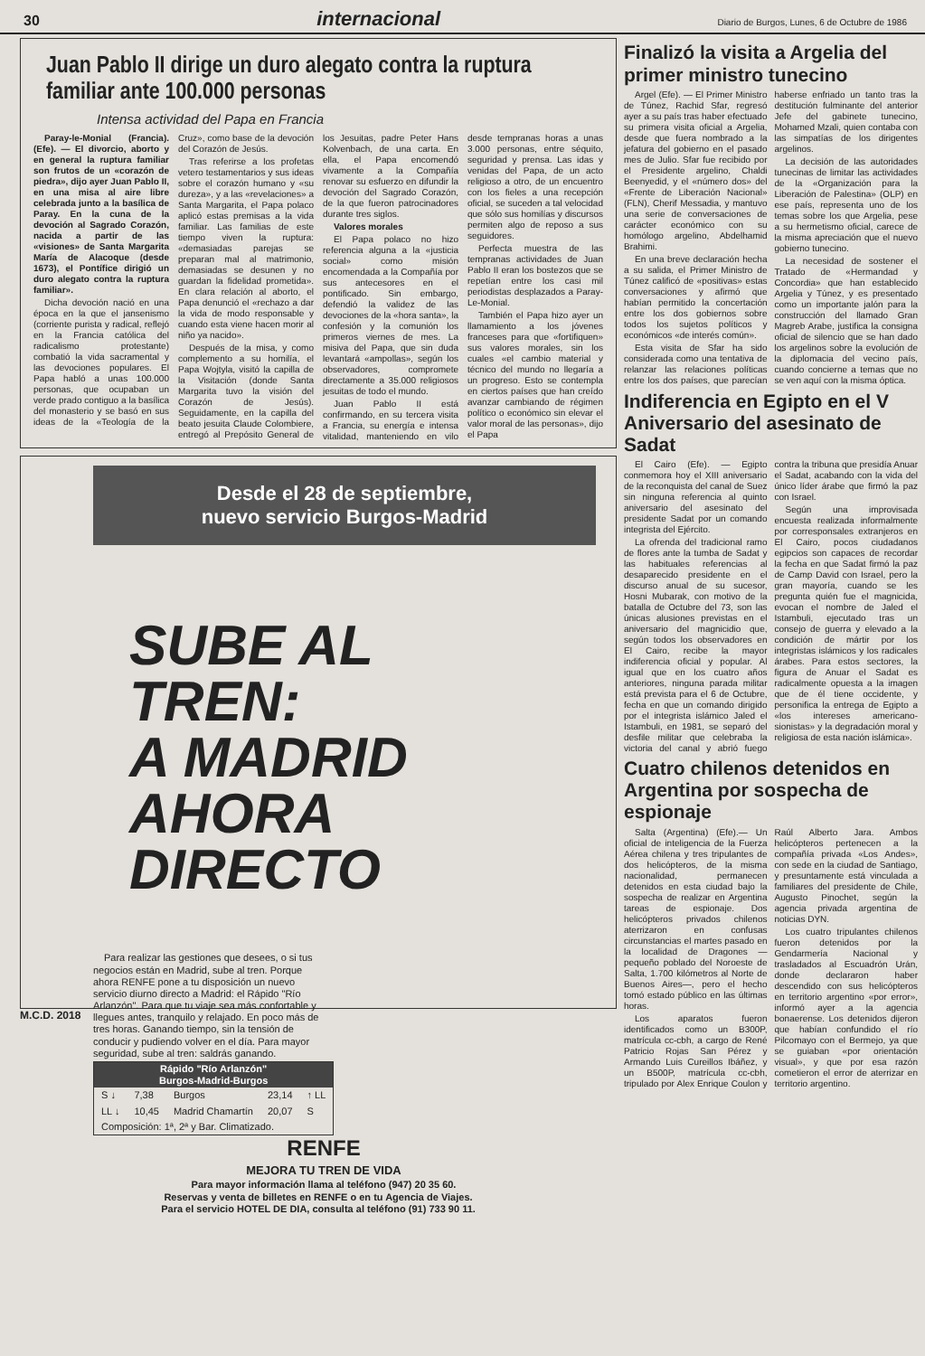30 internacional Diario de Burgos, Lunes, 6 de Octubre de 1986
Juan Pablo II dirige un duro alegato contra la ruptura familiar ante 100.000 personas
Intensa actividad del Papa en Francia
Paray-le-Monial (Francia). (Efe). — El divorcio, aborto y en general la ruptura familiar son frutos de un «corazón de piedra», dijo ayer Juan Pablo II, en una misa al aire libre celebrada junto a la basílica de Paray. En la cuna de la devoción al Sagrado Corazón, nacida a partir de las «visiones» de Santa Margarita María de Alacoque (desde 1673), el Pontífice dirigió un duro alegato contra la ruptura familiar».
Dicha devoción nació en una época en la que el jansenismo (corriente purista y radical, reflejó en la Francia católica del radicalismo protestante) combatió la vida sacramental y las devociones populares. El Papa habló a unas 100.000 personas, que ocupaban un verde prado contiguo a la basílica del monasterio y se basó en sus ideas de la «Teología de la Cruz», como base de la devoción del Corazón de Jesús.
Tras referirse a los profetas vetero testamentarios y sus ideas sobre el corazón humano y «su dureza», y a las «revelaciones» a Santa Margarita, el Papa polaco aplicó estas premisas a la vida familiar. Las familias de este tiempo viven la ruptura: «demasiadas parejas se preparan mal al matrimonio, demasiadas se desunen y no guardan la fidelidad prometida». En clara relación al aborto, el Papa denunció el «rechazo a dar la vida de modo responsable y cuando esta viene hacen morir al niño ya nacido».
Después de la misa, y como complemento a su homilía, el Papa Wojtyla, visitó la capilla de la Visitación (donde Santa Margarita tuvo la visión del Corazón de Jesús). Seguidamente, en la capilla del beato jesuita Claude Colombiere, entregó al Prepósito General de los Jesuitas, padre Peter Hans Kolvenbach, de una carta. En ella, el Papa encomendó vivamente a la Compañía renovar su esfuerzo en difundir la devoción del Sagrado Corazón, de la que fueron patrocinadores durante tres siglos.
Valores morales
El Papa polaco no hizo referencia alguna a la «justicia social» como misión encomendada a la Compañía por sus antecesores en el pontificado. Sin embargo, defendió la validez de las devociones de la «hora santa», la confesión y la comunión los primeros viernes de mes. La misiva del Papa, que sin duda levantará «ampollas», según los observadores, compromete directamente a 35.000 religiosos jesuitas de todo el mundo.
Juan Pablo II está confirmando, en su tercera visita a Francia, su energía e intensa vitalidad, manteniendo en vilo desde tempranas horas a unas 3.000 personas, entre séquito, seguridad y prensa. Las idas y venidas del Papa, de un acto religioso a otro, de un encuentro con los fieles a una recepción oficial, se suceden a tal velocidad que sólo sus homilías y discursos permiten algo de reposo a sus seguidores.
Perfecta muestra de las tempranas actividades de Juan Pablo II eran los bostezos que se repetían entre los casi mil periodistas desplazados a Paray-Le-Monial.
También el Papa hizo ayer un llamamiento a los jóvenes franceses para que «fortifiquen» sus valores morales, sin los cuales «el cambio material y técnico del mundo no llegaría a un progreso. Esto se contempla en ciertos países que han creído avanzar cambiando de régimen político o económico sin elevar el valor moral de las personas», dijo el Papa
Desde el 28 de septiembre,
nuevo servicio Burgos-Madrid
SUBE AL TREN:
A MADRID
AHORA DIRECTO
Para realizar las gestiones que desees, o si tus negocios están en Madrid, sube al tren. Porque ahora RENFE pone a tu disposición un nuevo servicio diurno directo a Madrid: el Rápido "Río Arlanzón". Para que tu viaje sea más confortable y llegues antes, tranquilo y relajado. En poco más de tres horas. Ganando tiempo, sin la tensión de conducir y pudiendo volver en el día. Para mayor seguridad, sube al tren: saldrás ganando.
| Rápido "Río Arlanzón" Burgos-Madrid-Burgos | | | | |
| --- | --- | --- | --- | --- |
| S ↓ | 7,38 | Burgos | 23,14 | ↑ LL |
| LL ↓ | 10,45 | Madrid Chamartín | 20,07 | S |
| Composición: 1ª, 2ª y Bar. Climatizado. | | | | |
RENFE
MEJORA TU TREN DE VIDA
Para mayor información llama al teléfono (947) 20 35 60.
Reservas y venta de billetes en RENFE o en tu Agencia de Viajes.
Para el servicio HOTEL DE DIA, consulta al teléfono (91) 733 90 11.
M.C.D. 2018
Finalizó la visita a Argelia del primer ministro tunecino
Argel (Efe). — El Primer Ministro de Túnez, Rachid Sfar, regresó ayer a su país tras haber efectuado su primera visita oficial a Argelia, desde que fuera nombrado a la jefatura del gobierno en el pasado mes de Julio. Sfar fue recibido por el Presidente argelino, Chaldi Beenyedid, y el «número dos» del «Frente de Liberación Nacional» (FLN), Cherif Messadia, y mantuvo una serie de conversaciones de carácter económico con su homólogo argelino, Abdelhamid Brahimi.
En una breve declaración hecha a su salida, el Primer Ministro de Túnez calificó de «positivas» estas conversaciones y afirmó que habían permitido la concertación entre los dos gobiernos sobre todos los sujetos políticos y económicos «de interés común».
Esta visita de Sfar ha sido considerada como una tentativa de relanzar las relaciones políticas entre los dos países, que parecían haberse enfriado un tanto tras la destitución fulminante del anterior Jefe del gabinete tunecino, Mohamed Mzali, quien contaba con las simpatías de los dirigentes argelinos.
La decisión de las autoridades tunecinas de limitar las actividades de la «Organización para la Liberación de Palestina» (OLP) en ese país, representa uno de los temas sobre los que Argelia, pese a su hermetismo oficial, carece de la misma apreciación que el nuevo gobierno tunecino.
La necesidad de sostener el Tratado de «Hermandad y Concordia» que han establecido Argelia y Túnez, y es presentado como un importante jalón para la construcción del llamado Gran Magreb Arabe, justifica la consigna oficial de silencio que se han dado los argelinos sobre la evolución de la diplomacia del vecino país, cuando concierne a temas que no se ven aquí con la misma óptica.
Indiferencia en Egipto en el V Aniversario del asesinato de Sadat
El Cairo (Efe). — Egipto conmemora hoy el XIII aniversario de la reconquista del canal de Suez sin ninguna referencia al quinto aniversario del asesinato del presidente Sadat por un comando integrista del Ejército.
La ofrenda del tradicional ramo de flores ante la tumba de Sadat y las habituales referencias al desaparecido presidente en el discurso anual de su sucesor, Hosni Mubarak, con motivo de la batalla de Octubre del 73, son las únicas alusiones previstas en el aniversario del magnicidio que, según todos los observadores en El Cairo, recibe la mayor indiferencia oficial y popular. Al igual que en los cuatro años anteriores, ninguna parada militar está prevista para el 6 de Octubre, fecha en que un comando dirigido por el integrista islámico Jaled el Istambuli, en 1981, se separó del desfile militar que celebraba la victoria del canal y abrió fuego contra la tribuna que presidía Anuar el Sadat, acabando con la vida del único líder árabe que firmó la paz con Israel.
Según una improvisada encuesta realizada informalmente por corresponsales extranjeros en El Cairo, pocos ciudadanos egipcios son capaces de recordar la fecha en que Sadat firmó la paz de Camp David con Israel, pero la gran mayoría, cuando se les pregunta quién fue el magnicida, evocan el nombre de Jaled el Istambuli, ejecutado tras un consejo de guerra y elevado a la condición de mártir por los integristas islámicos y los radicales árabes. Para estos sectores, la figura de Anuar el Sadat es radicalmente opuesta a la imagen que de él tiene occidente, y personifica la entrega de Egipto a «los intereses americano-sionistas» y la degradación moral y religiosa de esta nación islámica».
Cuatro chilenos detenidos en Argentina por sospecha de espionaje
Salta (Argentina) (Efe).— Un oficial de inteligencia de la Fuerza Aérea chilena y tres tripulantes de dos helicópteros, de la misma nacionalidad, permanecen detenidos en esta ciudad bajo la sospecha de realizar en Argentina tareas de espionaje. Dos helicópteros privados chilenos aterrizaron en confusas circunstancias el martes pasado en la localidad de Dragones —pequeño poblado del Noroeste de Salta, 1.700 kilómetros al Norte de Buenos Aires—, pero el hecho tomó estado público en las últimas horas.
Los aparatos fueron identificados como un B300P, matrícula cc-cbh, a cargo de René Patricio Rojas San Pérez y Armando Luis Cureillos Ibáñez, y un B500P, matrícula cc-cbh, tripulado por Alex Enrique Coulon y Raúl Alberto Jara. Ambos helicópteros pertenecen a la compañía privada «Los Andes», con sede en la ciudad de Santiago, y presuntamente está vinculada a familiares del presidente de Chile, Augusto Pinochet, según la agencia privada argentina de noticias DYN.
Los cuatro tripulantes chilenos fueron detenidos por la Gendarmería Nacional y trasladados al Escuadrón Urán, donde declararon haber descendido con sus helicópteros en territorio argentino «por error», informó ayer a la agencia bonaerense. Los detenidos dijeron que habían confundido el río Pilcomayo con el Bermejo, ya que se guiaban «por orientación visual», y que por esa razón cometieron el error de aterrizar en territorio argentino.